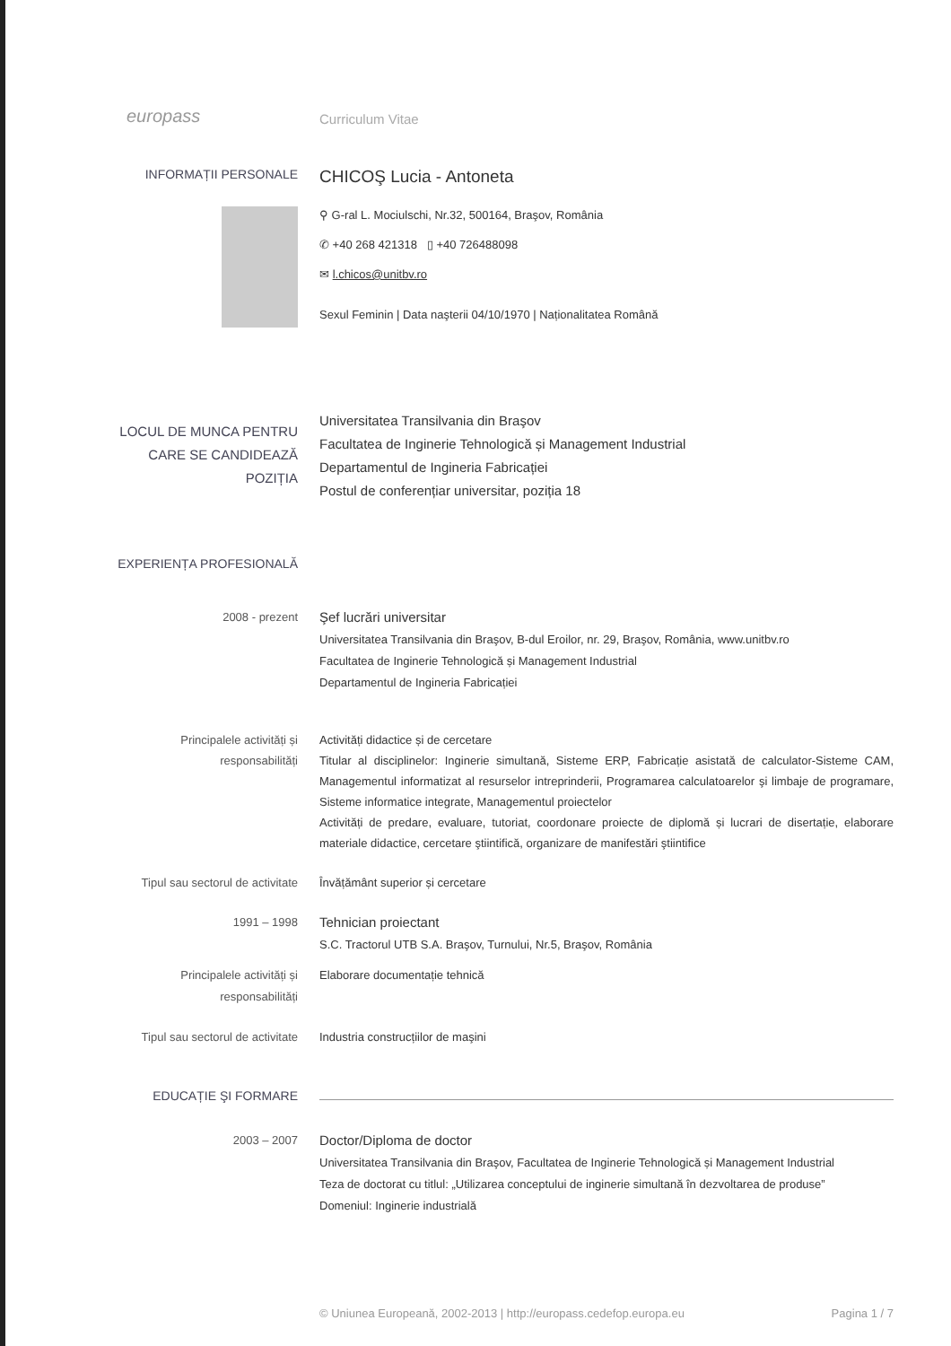europass
Curriculum Vitae
INFORMAȚII PERSONALE
CHICOŞ Lucia - Antoneta
⚲ G-ral L. Mociulschi, Nr.32, 500164, Braşov, România
✆ +40 268 421318 ▯ +40 726488098
✉ l.chicos@unitbv.ro
Sexul Feminin | Data naşterii 04/10/1970 | Naționalitatea Română
LOCUL DE MUNCA PENTRU
CARE SE CANDIDEAZĂ
POZIȚIA
Universitatea Transilvania din Braşov
Facultatea de Inginerie Tehnologică și Management Industrial
Departamentul de Ingineria Fabricației
Postul de conferențiar universitar, poziția 18
EXPERIENȚA PROFESIONALĂ
2008 - prezent
Şef lucrări universitar
Universitatea Transilvania din Braşov, B-dul Eroilor, nr. 29, Braşov, România, www.unitbv.ro
Facultatea de Inginerie Tehnologică și Management Industrial
Departamentul de Ingineria Fabricației
Principalele activități și
responsabilități
Activități didactice și de cercetare
Titular al disciplinelor: Inginerie simultană, Sisteme ERP, Fabricație asistată de calculator-Sisteme CAM, Managementul informatizat al resurselor intreprinderii, Programarea calculatoarelor şi limbaje de programare, Sisteme informatice integrate, Managementul proiectelor
Activități de predare, evaluare, tutoriat, coordonare proiecte de diplomă și lucrari de disertație, elaborare materiale didactice, cercetare ştiintifică, organizare de manifestări ştiintifice
Tipul sau sectorul de activitate Învățământ superior și cercetare
1991 – 1998
Tehnician proiectant
S.C. Tractorul UTB S.A. Braşov, Turnului, Nr.5, Braşov, România
Principalele activități și
responsabilități
Elaborare documentație tehnică
Tipul sau sectorul de activitate Industria construcțiilor de maşini
EDUCAȚIE ŞI FORMARE
2003 – 2007
Doctor/Diploma de doctor
Universitatea Transilvania din Braşov, Facultatea de Inginerie Tehnologică și Management Industrial
Teza de doctorat cu titlul: „Utilizarea conceptului de inginerie simultană în dezvoltarea de produse”
Domeniul: Inginerie industrială
© Uniunea Europeană, 2002-2013 | http://europass.cedefop.europa.eu Pagina 1 / 7